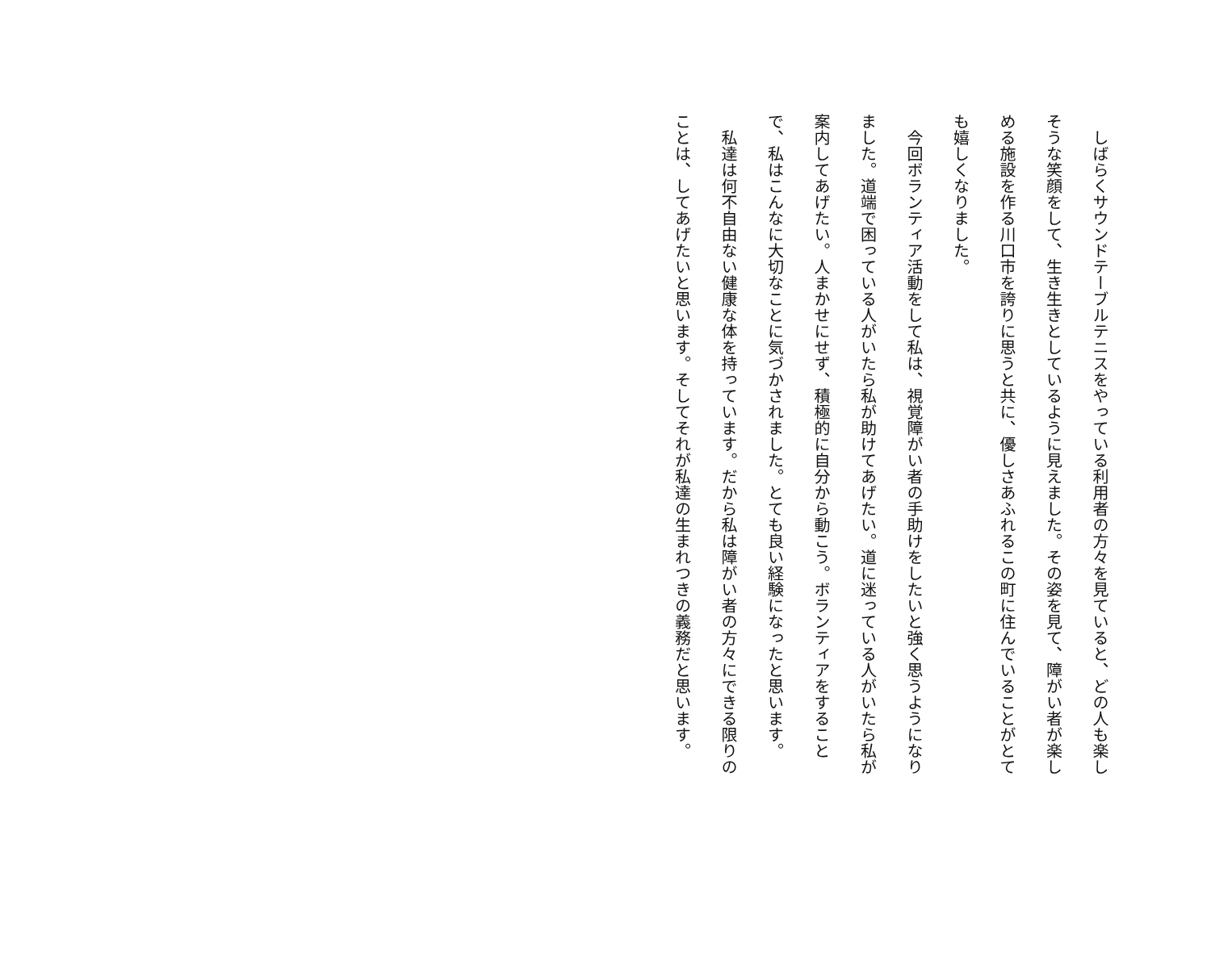しばらくサウンドテーブルテニスをやっている利用者の方々を見ていると、どの人も楽しそうな笑顔をして、生き生きとしているように見えました。その姿を見て、障がい者が楽しめる施設を作る川口市を誇りに思うと共に、優しさあふれるこの町に住んでいることがとても嬉しくなりました。
今回ボランティア活動をして私は、視覚障がい者の手助けをしたいと強く思うようになりました。道端で困っている人がいたら私が助けてあげたい。道に迷っている人がいたら私が案内してあげたい。人まかせにせず、積極的に自分から動こう。ボランティアをすることで、私はこんなに大切なことに気づかされました。とても良い経験になったと思います。
私達は何不自由ない健康な体を持っています。だから私は障がい者の方々にできる限りのことは、してあげたいと思います。そしてそれが私達の生まれつきの義務だと思います。